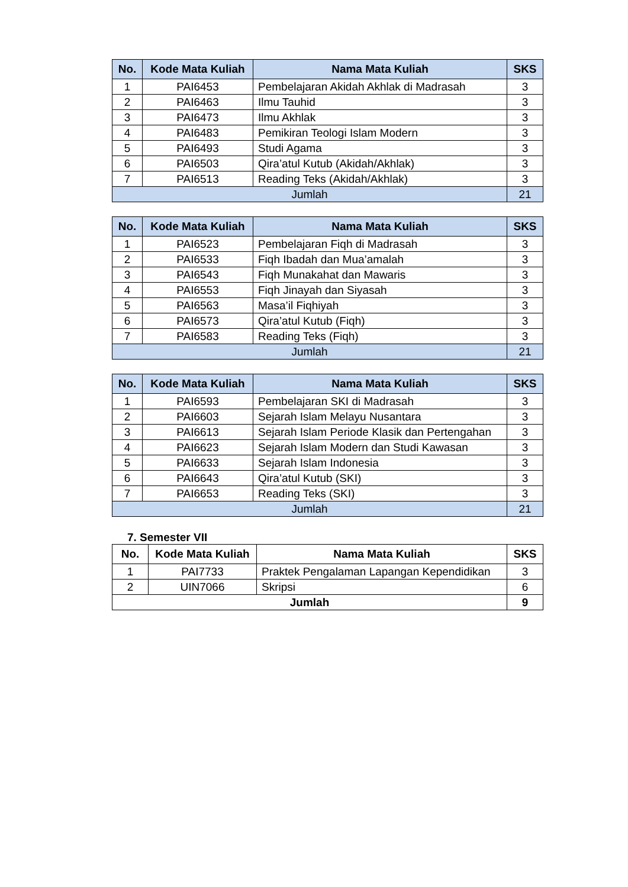| No. | Kode Mata Kuliah | Nama Mata Kuliah | SKS |
| --- | --- | --- | --- |
| 1 | PAI6453 | Pembelajaran Akidah Akhlak di Madrasah | 3 |
| 2 | PAI6463 | Ilmu Tauhid | 3 |
| 3 | PAI6473 | Ilmu Akhlak | 3 |
| 4 | PAI6483 | Pemikiran Teologi Islam Modern | 3 |
| 5 | PAI6493 | Studi Agama | 3 |
| 6 | PAI6503 | Qira’atul Kutub (Akidah/Akhlak) | 3 |
| 7 | PAI6513 | Reading Teks (Akidah/Akhlak) | 3 |
| Jumlah | | | 21 |
| No. | Kode Mata Kuliah | Nama Mata Kuliah | SKS |
| --- | --- | --- | --- |
| 1 | PAI6523 | Pembelajaran Fiqh di Madrasah | 3 |
| 2 | PAI6533 | Fiqh Ibadah dan Mua’amalah | 3 |
| 3 | PAI6543 | Fiqh Munakahat dan Mawaris | 3 |
| 4 | PAI6553 | Fiqh Jinayah dan Siyasah | 3 |
| 5 | PAI6563 | Masa’il Fiqhiyah | 3 |
| 6 | PAI6573 | Qira’atul Kutub (Fiqh) | 3 |
| 7 | PAI6583 | Reading Teks (Fiqh) | 3 |
| Jumlah | | | 21 |
| No. | Kode Mata Kuliah | Nama Mata Kuliah | SKS |
| --- | --- | --- | --- |
| 1 | PAI6593 | Pembelajaran SKI di Madrasah | 3 |
| 2 | PAI6603 | Sejarah Islam Melayu Nusantara | 3 |
| 3 | PAI6613 | Sejarah Islam Periode Klasik dan Pertengahan | 3 |
| 4 | PAI6623 | Sejarah Islam Modern dan Studi Kawasan | 3 |
| 5 | PAI6633 | Sejarah Islam Indonesia | 3 |
| 6 | PAI6643 | Qira’atul Kutub (SKI) | 3 |
| 7 | PAI6653 | Reading Teks (SKI) | 3 |
| Jumlah | | | 21 |
7. Semester VII
| No. | Kode Mata Kuliah | Nama Mata Kuliah | SKS |
| --- | --- | --- | --- |
| 1 | PAI7733 | Praktek Pengalaman Lapangan Kependidikan | 3 |
| 2 | UIN7066 | Skripsi | 6 |
| Jumlah | | | 9 |